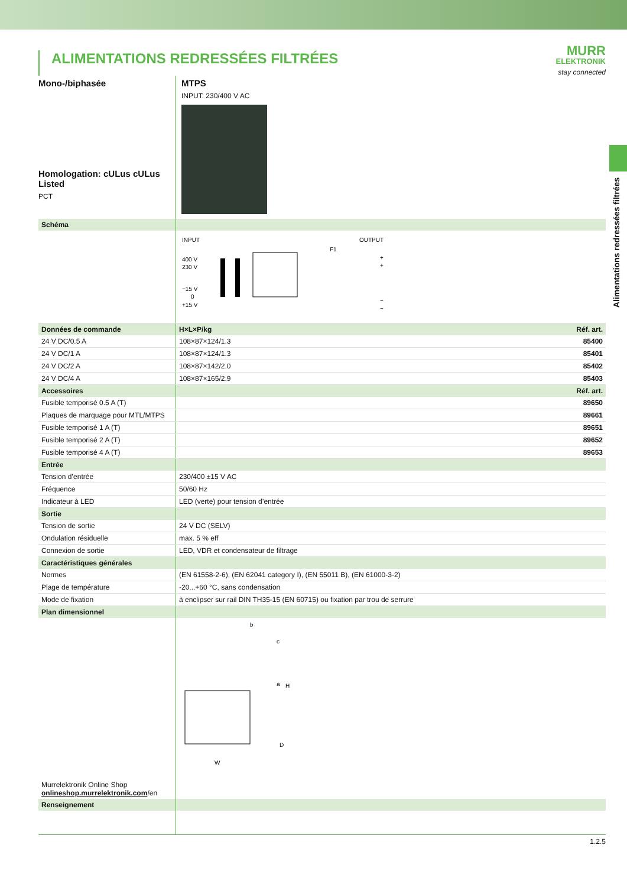Alimentations redressées filtrées
ALIMENTATIONS REDRESSÉES FILTRÉES
MURR
ELEKTRONIK
stay connected
Mono-/biphasée
Homologation: cULus cULus Listed
PCT
MTPS
INPUT: 230/400 V AC
| Schéma | | |
| | INPUT OUTPUT 400 V 230 V −15 V 0 +15 V F1 + + − − | |
| Données de commande | H×L×P/kg | Réf. art. |
| 24 V DC/0.5 A | 108×87×124/1.3 | 85400 |
| 24 V DC/1 A | 108×87×124/1.3 | 85401 |
| 24 V DC/2 A | 108×87×142/2.0 | 85402 |
| 24 V DC/4 A | 108×87×165/2.9 | 85403 |
| Accessoires | | Réf. art. |
| Fusible temporisé 0.5 A (T) | | 89650 |
| Plaques de marquage pour MTL/MTPS | | 89661 |
| Fusible temporisé 1 A (T) | | 89651 |
| Fusible temporisé 2 A (T) | | 89652 |
| Fusible temporisé 4 A (T) | | 89653 |
| Entrée | | |
| Tension d’entrée | 230/400 ±15 V AC | |
| Fréquence | 50/60 Hz | |
| Indicateur à LED | LED (verte) pour tension d’entrée | |
| Sortie | | |
| Tension de sortie | 24 V DC (SELV) | |
| Ondulation résiduelle | max. 5 % eff | |
| Connexion de sortie | LED, VDR et condensateur de filtrage | |
| Caractéristiques générales | | |
| Normes | (EN 61558-2-6), (EN 62041 category I), (EN 55011 B), (EN 61000-3-2) | |
| Plage de température | -20...+60 °C, sans condensation | |
| Mode de fixation | à enclipser sur rail DIN TH35-15 (EN 60715) ou fixation par trou de serrure | |
| Plan dimensionnel | | |
| Murrelektronik Online Shop onlineshop.murrelektronik.com /en | b a H D W c | |
| Renseignement | | |
1.2.5